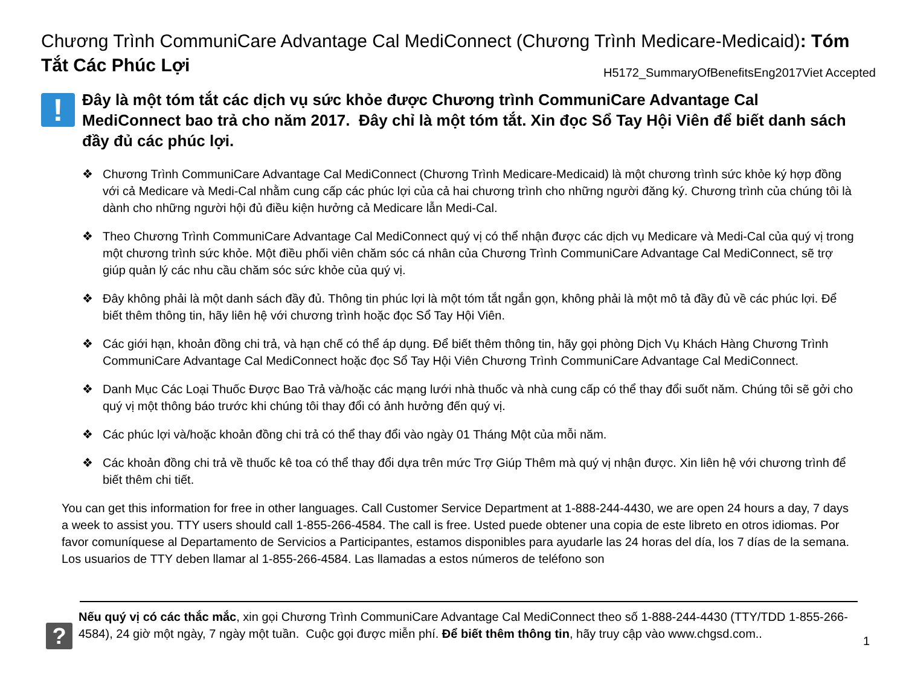Chương Trình CommuniCare Advantage Cal MediConnect (Chương Trình Medicare-Medicaid): Tóm Tắt Các Phúc Lợi H5172_SummaryOfBenefitsEng2017Viet Accepted
!
Đây là một tóm tắt các dịch vụ sức khỏe được Chương trình CommuniCare Advantage Cal MediConnect bao trả cho năm 2017. Đây chỉ là một tóm tắt. Xin đọc Sổ Tay Hội Viên để biết danh sách đầy đủ các phúc lợi.
❖ Chương Trình CommuniCare Advantage Cal MediConnect (Chương Trình Medicare-Medicaid) là một chương trình sức khỏe ký hợp đồng với cả Medicare và Medi-Cal nhằm cung cấp các phúc lợi của cả hai chương trình cho những người đăng ký. Chương trình của chúng tôi là dành cho những người hội đủ điều kiện hưởng cả Medicare lẫn Medi-Cal.
❖ Theo Chương Trình CommuniCare Advantage Cal MediConnect quý vị có thể nhận được các dịch vụ Medicare và Medi-Cal của quý vị trong một chương trình sức khỏe. Một điều phối viên chăm sóc cá nhân của Chương Trình CommuniCare Advantage Cal MediConnect, sẽ trợ giúp quản lý các nhu cầu chăm sóc sức khỏe của quý vị.
❖ Đây không phải là một danh sách đầy đủ. Thông tin phúc lợi là một tóm tắt ngắn gọn, không phải là một mô tả đầy đủ về các phúc lợi. Để biết thêm thông tin, hãy liên hệ với chương trình hoặc đọc Sổ Tay Hội Viên.
❖ Các giới hạn, khoản đồng chi trả, và hạn chế có thể áp dụng. Để biết thêm thông tin, hãy gọi phòng Dịch Vụ Khách Hàng Chương Trình CommuniCare Advantage Cal MediConnect hoặc đọc Sổ Tay Hội Viên Chương Trình CommuniCare Advantage Cal MediConnect.
❖ Danh Mục Các Loại Thuốc Được Bao Trả và/hoặc các mạng lưới nhà thuốc và nhà cung cấp có thể thay đổi suốt năm. Chúng tôi sẽ gởi cho quý vị một thông báo trước khi chúng tôi thay đổi có ảnh hưởng đến quý vị.
❖ Các phúc lợi và/hoặc khoản đồng chi trả có thể thay đổi vào ngày 01 Tháng Một của mỗi năm.
❖ Các khoản đồng chi trả về thuốc kê toa có thể thay đổi dựa trên mức Trợ Giúp Thêm mà quý vị nhận được. Xin liên hệ với chương trình để biết thêm chi tiết.
You can get this information for free in other languages. Call Customer Service Department at 1-888-244-4430, we are open 24 hours a day, 7 days a week to assist you. TTY users should call 1-855-266-4584. The call is free. Usted puede obtener una copia de este libreto en otros idiomas. Por favor comuníquese al Departamento de Servicios a Participantes, estamos disponibles para ayudarle las 24 horas del día, los 7 días de la semana. Los usuarios de TTY deben llamar al 1-855-266-4584. Las llamadas a estos números de teléfono son
?
Nếu quý vị có các thắc mắc, xin gọi Chương Trình CommuniCare Advantage Cal MediConnect theo số 1-888-244-4430 (TTY/TDD 1-855-266-4584), 24 giờ một ngày, 7 ngày một tuần. Cuộc gọi được miễn phí. Để biết thêm thông tin, hãy truy cập vào www.chgsd.com..
1